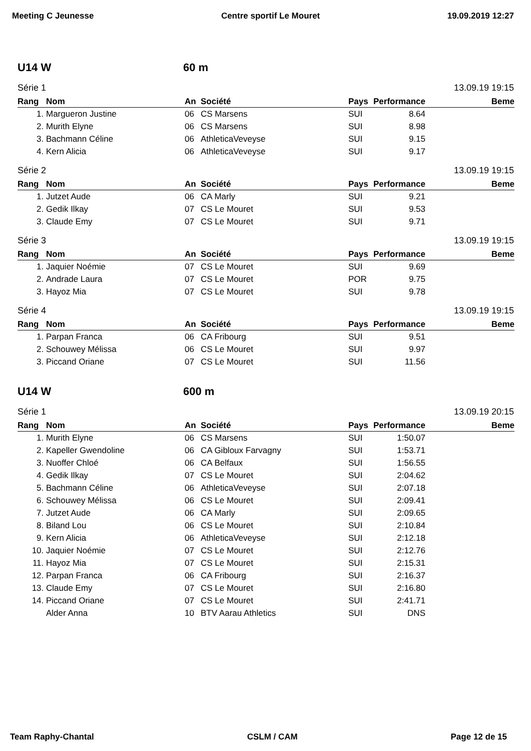Meeting C Jeunesse Centre sportif Le Mouret 19.09.2019 12:27
U14 W 60 m
Série 1 13.09.19 19:15
| Rang | Nom | An | Société | Pays | Performance | Beme |
| --- | --- | --- | --- | --- | --- | --- |
| 1. | Margueron Justine | 06 | CS Marsens | SUI | 8.64 | |
| 2. | Murith Elyne | 06 | CS Marsens | SUI | 8.98 | |
| 3. | Bachmann Céline | 06 | AthleticaVeveyse | SUI | 9.15 | |
| 4. | Kern Alicia | 06 | AthleticaVeveyse | SUI | 9.17 | |
Série 2 13.09.19 19:15
| Rang | Nom | An | Société | Pays | Performance | Beme |
| --- | --- | --- | --- | --- | --- | --- |
| 1. | Jutzet Aude | 06 | CA Marly | SUI | 9.21 | |
| 2. | Gedik Ilkay | 07 | CS Le Mouret | SUI | 9.53 | |
| 3. | Claude Emy | 07 | CS Le Mouret | SUI | 9.71 | |
Série 3 13.09.19 19:15
| Rang | Nom | An | Société | Pays | Performance | Beme |
| --- | --- | --- | --- | --- | --- | --- |
| 1. | Jaquier Noémie | 07 | CS Le Mouret | SUI | 9.69 | |
| 2. | Andrade Laura | 07 | CS Le Mouret | POR | 9.75 | |
| 3. | Hayoz Mia | 07 | CS Le Mouret | SUI | 9.78 | |
Série 4 13.09.19 19:15
| Rang | Nom | An | Société | Pays | Performance | Beme |
| --- | --- | --- | --- | --- | --- | --- |
| 1. | Parpan Franca | 06 | CA Fribourg | SUI | 9.51 | |
| 2. | Schouwey Mélissa | 06 | CS Le Mouret | SUI | 9.97 | |
| 3. | Piccand Oriane | 07 | CS Le Mouret | SUI | 11.56 | |
U14 W 600 m
Série 1 13.09.19 20:15
| Rang | Nom | An | Société | Pays | Performance | Beme |
| --- | --- | --- | --- | --- | --- | --- |
| 1. | Murith Elyne | 06 | CS Marsens | SUI | 1:50.07 | |
| 2. | Kapeller Gwendoline | 06 | CA Gibloux Farvagny | SUI | 1:53.71 | |
| 3. | Nuoffer Chloé | 06 | CA Belfaux | SUI | 1:56.55 | |
| 4. | Gedik Ilkay | 07 | CS Le Mouret | SUI | 2:04.62 | |
| 5. | Bachmann Céline | 06 | AthleticaVeveyse | SUI | 2:07.18 | |
| 6. | Schouwey Mélissa | 06 | CS Le Mouret | SUI | 2:09.41 | |
| 7. | Jutzet Aude | 06 | CA Marly | SUI | 2:09.65 | |
| 8. | Biland Lou | 06 | CS Le Mouret | SUI | 2:10.84 | |
| 9. | Kern Alicia | 06 | AthleticaVeveyse | SUI | 2:12.18 | |
| 10. | Jaquier Noémie | 07 | CS Le Mouret | SUI | 2:12.76 | |
| 11. | Hayoz Mia | 07 | CS Le Mouret | SUI | 2:15.31 | |
| 12. | Parpan Franca | 06 | CA Fribourg | SUI | 2:16.37 | |
| 13. | Claude Emy | 07 | CS Le Mouret | SUI | 2:16.80 | |
| 14. | Piccand Oriane | 07 | CS Le Mouret | SUI | 2:41.71 | |
| | Alder Anna | 10 | BTV Aarau Athletics | SUI | DNS | |
Team Raphy-Chantal CSLM / CAM Page 12 de 15